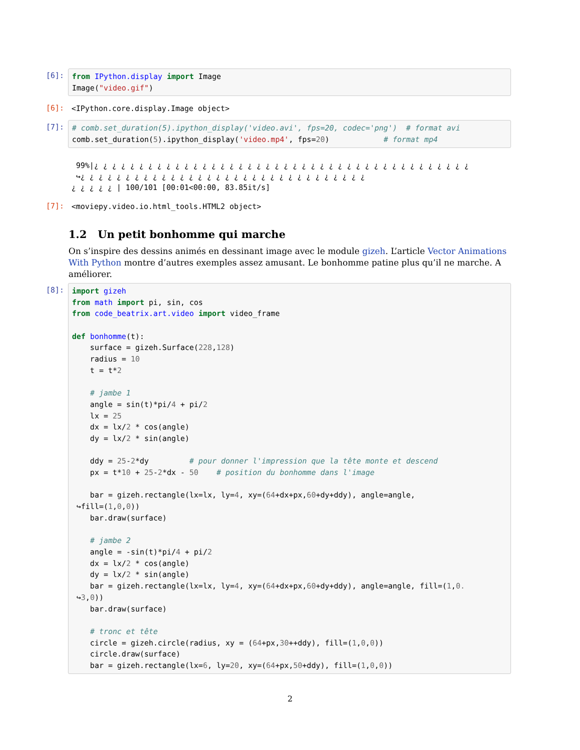[6]:
from IPython.display import Image Image("video.gif")
[6]:
<IPython.core.display.Image object>
[7]:
# comb.set_duration(5).ipython_display('video.avi', fps=20, codec='png') # format avi comb.set_duration(5).ipython_display('video.mp4', fps=20) # format mp4
99%|¿ ¿ ¿ ¿ ¿ ¿ ¿ ¿ ¿ ¿ ¿ ¿ ¿ ¿ ¿ ¿ ¿ ¿ ¿ ¿ ¿ ¿ ¿ ¿ ¿ ¿ ¿ ¿ ¿ ¿ ¿ ¿ ¿ ¿ ¿ ¿ ¿ ¿ ¿ ¿ ¿ ¿ ↪¿ ¿ ¿ ¿ ¿ ¿ ¿ ¿ ¿ ¿ ¿ ¿ ¿ ¿ ¿ ¿ ¿ ¿ ¿ ¿ ¿ ¿ ¿ ¿ ¿ ¿ ¿ ¿ ¿ ¿ ¿ ¿ ¿ ¿ ¿ ¿ ¿ | 100/101 [00:01<00:00, 83.85it/s]
[7]:
<moviepy.video.io.html_tools.HTML2 object>
1.2 Un petit bonhomme qui marche
On s’inspire des dessins animés en dessinant image avec le module gizeh. L’article Vector Animations With Python montre d’autres exemples assez amusant. Le bonhomme patine plus qu’il ne marche. A améliorer.
[8]:
import gizeh from math import pi, sin, cos from code_beatrix.art.video import video_frame def bonhomme(t): surface = gizeh.Surface(228,128) radius = 10 t = t*2 # jambe 1 angle = sin(t)*pi/4 + pi/2 lx = 25 dx = lx/2 * cos(angle) dy = lx/2 * sin(angle) ddy = 25-2*dy # pour donner l'impression que la tête monte et descend px = t*10 + 25-2*dx - 50 # position du bonhomme dans l'image bar = gizeh.rectangle(lx=lx, ly=4, xy=(64+dx+px,60+dy+ddy), angle=angle, ↪fill=(1,0,0)) bar.draw(surface) # jambe 2 angle = -sin(t)*pi/4 + pi/2 dx = lx/2 * cos(angle) dy = lx/2 * sin(angle) bar = gizeh.rectangle(lx=lx, ly=4, xy=(64+dx+px,60+dy+ddy), angle=angle, fill=(1,0. ↪3,0)) bar.draw(surface) # tronc et tête circle = gizeh.circle(radius, xy = (64+px,30++ddy), fill=(1,0,0)) circle.draw(surface) bar = gizeh.rectangle(lx=6, ly=20, xy=(64+px,50+ddy), fill=(1,0,0))
2